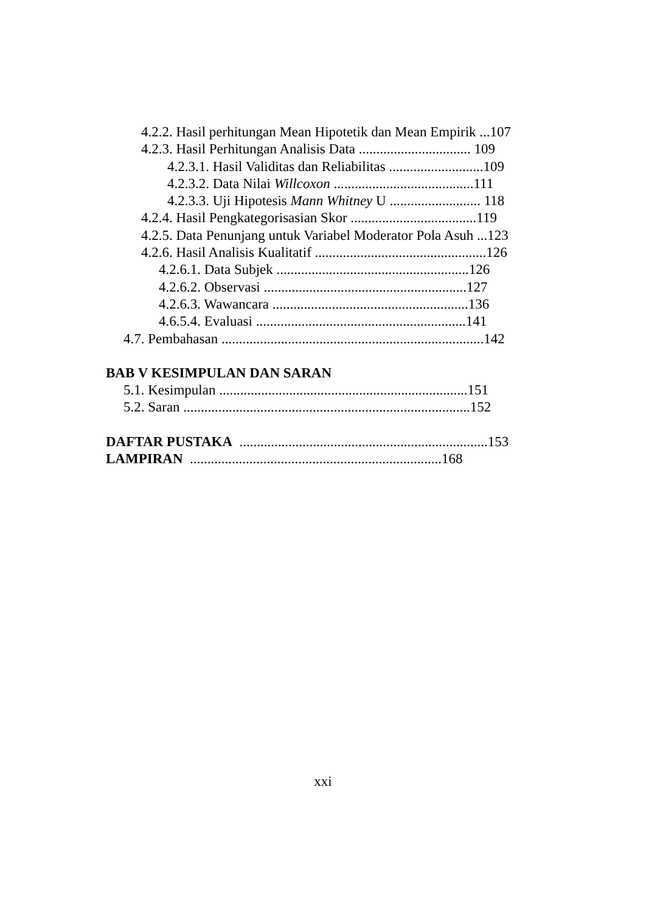4.2.2. Hasil perhitungan Mean Hipotetik dan Mean Empirik ...107
4.2.3. Hasil Perhitungan Analisis Data ................................ 109
4.2.3.1. Hasil Validitas dan Reliabilitas ...........................109
4.2.3.2. Data Nilai Willcoxon ........................................111
4.2.3.3. Uji Hipotesis Mann Whitney U .......................... 118
4.2.4. Hasil Pengkategorisasian Skor ....................................119
4.2.5. Data Penunjang untuk Variabel Moderator Pola Asuh ...123
4.2.6. Hasil Analisis Kualitatif .................................................126
4.2.6.1. Data Subjek .......................................................126
4.2.6.2. Observasi ..........................................................127
4.2.6.3. Wawancara ........................................................136
4.6.5.4. Evaluasi ............................................................141
4.7. Pembahasan ...........................................................................142
BAB V KESIMPULAN DAN SARAN
5.1. Kesimpulan .......................................................................151
5.2. Saran ..................................................................................152
DAFTAR PUSTAKA .......................................................................153
LAMPIRAN ........................................................................168
xxi